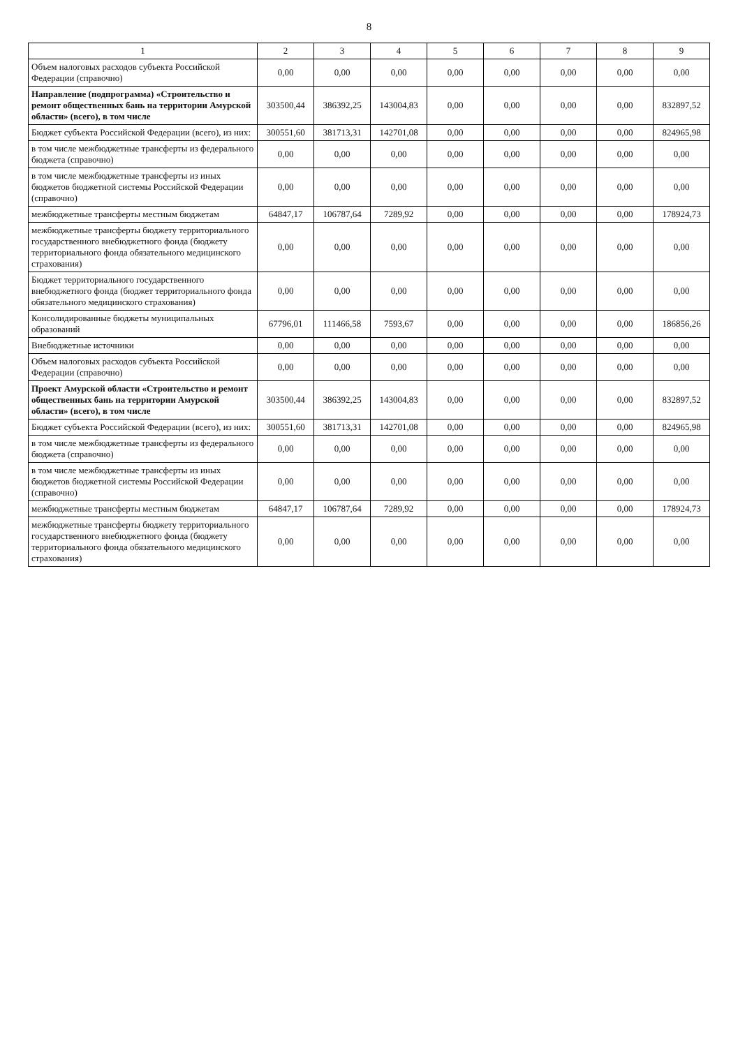8
| 1 | 2 | 3 | 4 | 5 | 6 | 7 | 8 | 9 |
| --- | --- | --- | --- | --- | --- | --- | --- | --- |
| Объем налоговых расходов субъекта Российской Федерации (справочно) | 0,00 | 0,00 | 0,00 | 0,00 | 0,00 | 0,00 | 0,00 | 0,00 |
| Направление (подпрограмма) «Строительство и ремонт общественных бань на территории Амурской области» (всего), в том числе | 303500,44 | 386392,25 | 143004,83 | 0,00 | 0,00 | 0,00 | 0,00 | 832897,52 |
| Бюджет субъекта Российской Федерации (всего), из них: | 300551,60 | 381713,31 | 142701,08 | 0,00 | 0,00 | 0,00 | 0,00 | 824965,98 |
| в том числе межбюджетные трансферты из федерального бюджета (справочно) | 0,00 | 0,00 | 0,00 | 0,00 | 0,00 | 0,00 | 0,00 | 0,00 |
| в том числе межбюджетные трансферты из иных бюджетов бюджетной системы Российской Федерации (справочно) | 0,00 | 0,00 | 0,00 | 0,00 | 0,00 | 0,00 | 0,00 | 0,00 |
| межбюджетные трансферты местным бюджетам | 64847,17 | 106787,64 | 7289,92 | 0,00 | 0,00 | 0,00 | 0,00 | 178924,73 |
| межбюджетные трансферты бюджету территориального государственного внебюджетного фонда (бюджету территориального фонда обязательного медицинского страхования) | 0,00 | 0,00 | 0,00 | 0,00 | 0,00 | 0,00 | 0,00 | 0,00 |
| Бюджет территориального государственного внебюджетного фонда (бюджет территориального фонда обязательного медицинского страхования) | 0,00 | 0,00 | 0,00 | 0,00 | 0,00 | 0,00 | 0,00 | 0,00 |
| Консолидированные бюджеты муниципальных образований | 67796,01 | 111466,58 | 7593,67 | 0,00 | 0,00 | 0,00 | 0,00 | 186856,26 |
| Внебюджетные источники | 0,00 | 0,00 | 0,00 | 0,00 | 0,00 | 0,00 | 0,00 | 0,00 |
| Объем налоговых расходов субъекта Российской Федерации (справочно) | 0,00 | 0,00 | 0,00 | 0,00 | 0,00 | 0,00 | 0,00 | 0,00 |
| Проект Амурской области «Строительство и ремонт общественных бань на территории Амурской области» (всего), в том числе | 303500,44 | 386392,25 | 143004,83 | 0,00 | 0,00 | 0,00 | 0,00 | 832897,52 |
| Бюджет субъекта Российской Федерации (всего), из них: | 300551,60 | 381713,31 | 142701,08 | 0,00 | 0,00 | 0,00 | 0,00 | 824965,98 |
| в том числе межбюджетные трансферты из федерального бюджета (справочно) | 0,00 | 0,00 | 0,00 | 0,00 | 0,00 | 0,00 | 0,00 | 0,00 |
| в том числе межбюджетные трансферты из иных бюджетов бюджетной системы Российской Федерации (справочно) | 0,00 | 0,00 | 0,00 | 0,00 | 0,00 | 0,00 | 0,00 | 0,00 |
| межбюджетные трансферты местным бюджетам | 64847,17 | 106787,64 | 7289,92 | 0,00 | 0,00 | 0,00 | 0,00 | 178924,73 |
| межбюджетные трансферты бюджету территориального государственного внебюджетного фонда (бюджету территориального фонда обязательного медицинского страхования) | 0,00 | 0,00 | 0,00 | 0,00 | 0,00 | 0,00 | 0,00 | 0,00 |